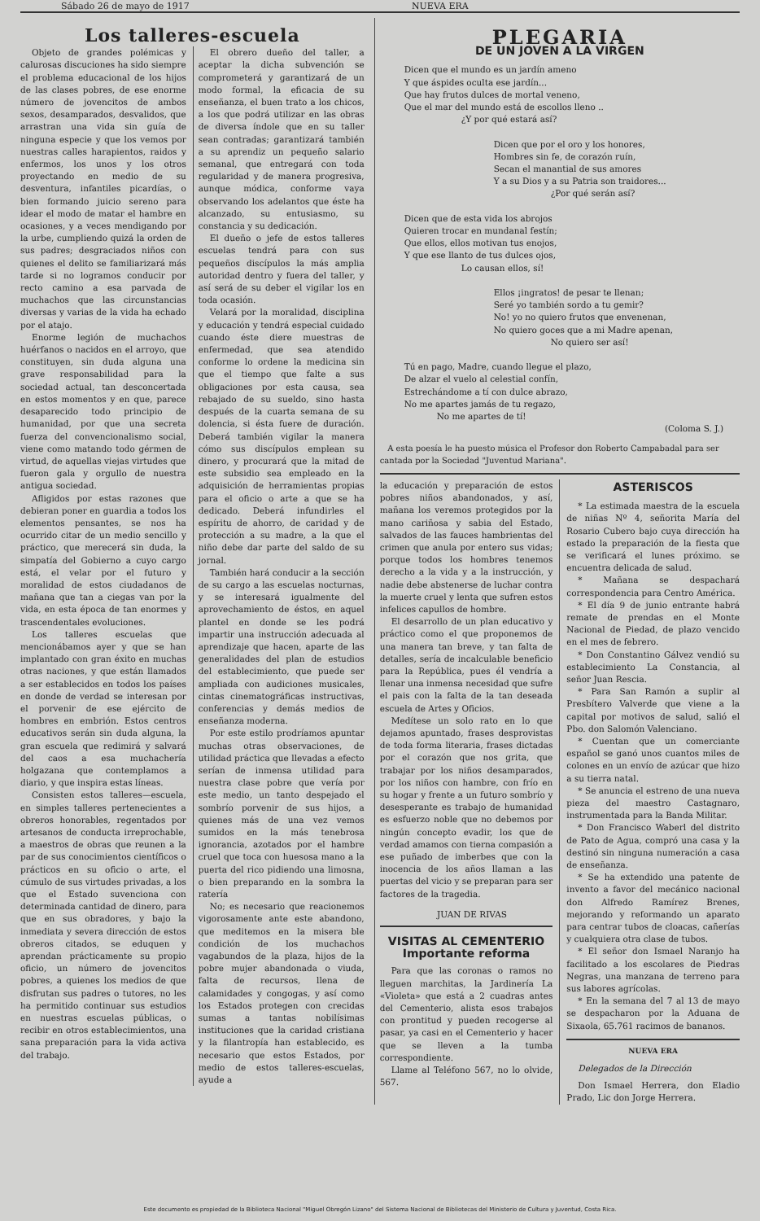Sábado 26 de mayo de 1917 NUEVA ERA
Los talleres-escuela
Objeto de grandes polémicas y calurosas discuciones ha sido siempre el problema educacional de los hijos de las clases pobres, de ese enorme número de jovencitos de ambos sexos, desamparados, desvalidos, que arrastran una vida sin guía de ninguna especie y que los vemos por nuestras calles harapientos, raidos y enfermos, los unos y los otros proyectando en medio de su desventura, infantiles picardías, o bien formando juicio sereno para idear el modo de matar el hambre en ocasiones, y a veces mendigando por la urbe, cumpliendo quizá la orden de sus padres; desgraciados niños con quienes el delito se familiarizará más tarde si no logramos conducir por recto camino a esa parvada de muchachos que las circunstancias diversas y varias de la vida ha echado por el atajo.
Enorme legión de muchachos huérfanos o nacidos en el arroyo, que constituyen, sin duda alguna una grave responsabilidad para la sociedad actual, tan desconcertada en estos momentos y en que, parece desaparecido todo principio de humanidad, por que una secreta fuerza del convencionalismo social, viene como matando todo gérmen de virtud, de aquellas viejas virtudes que fueron gala y orgullo de nuestra antigua sociedad.
Afligidos por estas razones que debieran poner en guardia a todos los elementos pensantes, se nos ha ocurrido citar de un medio sencillo y práctico, que merecerá sin duda, la simpatía del Gobierno a cuyo cargo está, el velar por el futuro y moralidad de estos ciudadanos de mañana que tan a ciegas van por la vida, en esta época de tan enormes y trascendentales evoluciones.
Los talleres escuelas que mencionábamos ayer y que se han implantado con gran éxito en muchas otras naciones, y que están llamados a ser establecidos en todos los países en donde de verdad se interesan por el porvenir de ese ejército de hombres en embrión. Estos centros educativos serán sin duda alguna, la gran escuela que redimirá y salvará del caos a esa muchachería holgazana que contemplamos a diario, y que inspira estas líneas.
Consisten estos talleres—escuela, en simples talleres pertenecientes a obreros honorables, regentados por artesanos de conducta irreprochable, a maestros de obras que reunen a la par de sus conocimientos científicos o prácticos en su oficio o arte, el cúmulo de sus virtudes privadas, a los que el Estado suvenciona con determinada cantidad de dinero, para que en sus obradores, y bajo la inmediata y severa dirección de estos obreros citados, se eduquen y aprendan prácticamente su propio oficio, un número de jovencitos pobres, a quienes los medios de que disfrutan sus padres o tutores, no les ha permitido continuar sus estudios en nuestras escuelas públicas, o recibir en otros establecimientos, una sana preparación para la vida activa del trabajo.
El obrero dueño del taller, a aceptar la dicha subvención se comprometerá y garantizará de un modo formal, la eficacia de su enseñanza, el buen trato a los chicos, a los que podrá utilizar en las obras de diversa índole que en su taller sean contradas; garantizará también a su aprendiz un pequeño salario semanal, que entregará con toda regularidad y de manera progresiva, aunque módica, conforme vaya observando los adelantos que éste ha alcanzado, su entusiasmo, su constancia y su dedicación.
El dueño o jefe de estos talleres escuelas tendrá para con sus pequeños discípulos la más amplia autoridad dentro y fuera del taller, y así será de su deber el vigilar los en toda ocasión.
Velará por la moralidad, disciplina y educación y tendrá especial cuidado cuando éste diere muestras de enfermedad, que sea atendido conforme lo ordene la medicina sin que el tiempo que falte a sus obligaciones por esta causa, sea rebajado de su sueldo, sino hasta después de la cuarta semana de su dolencia, si ésta fuere de duración. Deberá también vigilar la manera cómo sus discípulos emplean su dinero, y procurará que la mitad de este subsidio sea empleado en la adquisición de herramientas propias para el oficio o arte a que se ha dedicado. Deberá infundirles el espíritu de ahorro, de caridad y de protección a su madre, a la que el niño debe dar parte del saldo de su jornal.
También hará conducir a la sección de su cargo a las escuelas nocturnas, y se interesará igualmente del aprovechamiento de éstos, en aquel plantel en donde se les podrá impartir una instrucción adecuada al aprendizaje que hacen, aparte de las generalidades del plan de estudios del establecimiento, que puede ser ampliada con audiciones musicales, cintas cinematográficas instructivas, conferencias y demás medios de enseñanza moderna.
Por este estilo prodríamos apuntar muchas otras observaciones, de utilidad práctica que llevadas a efecto serían de inmensa utilidad para nuestra clase pobre que vería por este medio, un tanto despejado el sombrío porvenir de sus hijos, a quienes más de una vez vemos sumidos en la más tenebrosa ignorancia, azotados por el hambre cruel que toca con huesosa mano a la puerta del rico pidiendo una limosna, o bien preparando en la sombra la ratería
No; es necesario que reacionemos vigorosamente ante este abandono, que meditemos en la misera ble condición de los muchachos vagabundos de la plaza, hijos de la pobre mujer abandonada o viuda, falta de recursos, llena de calamidades y congogas, y así como los Estados protegen con crecidas sumas a tantas nobilísimas instituciones que la caridad cristiana y la filantropía han establecido, es necesario que estos Estados, por medio de estos talleres-escuelas, ayude a
PLEGARIA
DE UN JOVEN A LA VIRGEN
Dicen que el mundo es un jardín ameno
Y que áspides oculta ese jardín...
Que hay frutos dulces de mortal veneno,
Que el mar del mundo está de escollos lleno ..
¿Y por qué estará así?
Dicen que por el oro y los honores,
Hombres sin fe, de corazón ruín,
Secan el manantial de sus amores
Y a su Dios y a su Patria son traidores...
¿Por qué serán así?
Dicen que de esta vida los abrojos
Quieren trocar en mundanal festín;
Que ellos, ellos motivan tus enojos,
Y que ese llanto de tus dulces ojos,
Lo causan ellos, sí!
Ellos ¡ingratos! de pesar te llenan;
Seré yo también sordo a tu gemir?
No! yo no quiero frutos que envenenan,
No quiero goces que a mi Madre apenan,
No quiero ser así!
Tú en pago, Madre, cuando llegue el plazo,
De alzar el vuelo al celestial confín,
Estrechándome a tí con dulce abrazo,
No me apartes jamás de tu regazo,
No me apartes de tí!
(Coloma S. J.)
A esta poesía le ha puesto música el Profesor don Roberto Campabadal para ser cantada por la Sociedad "Juventud Mariana".
la educación y preparación de estos pobres niños abandonados, y así, mañana los veremos protegidos por la mano cariñosa y sabia del Estado, salvados de las fauces hambrientas del crimen que anula por entero sus vidas; porque todos los hombres tenemos derecho a la vida y a la instrucción, y nadie debe abstenerse de luchar contra la muerte cruel y lenta que sufren estos infelices capullos de hombre.
El desarrollo de un plan educativo y práctico como el que proponemos de una manera tan breve, y tan falta de detalles, sería de incalculable beneficio para la República, pues él vendría a llenar una inmensa necesidad que sufre el pais con la falta de la tan deseada escuela de Artes y Oficios.
Medítese un solo rato en lo que dejamos apuntado, frases desprovistas de toda forma literaria, frases dictadas por el corazón que nos grita, que trabajar por los niños desamparados, por los niños con hambre, con frío en su hogar y frente a un futuro sombrío y desesperante es trabajo de humanidad es esfuerzo noble que no debemos por ningún concepto evadir, los que de verdad amamos con tierna compasión a ese puñado de imberbes que con la inocencia de los años llaman a las puertas del vicio y se preparan para ser factores de la tragedia.
JUAN DE RIVAS
VISITAS AL CEMENTERIO
Importante reforma
Para que las coronas o ramos no lleguen marchitas, la Jardinería La «Violeta» que está a 2 cuadras antes del Cementerio, alista esos trabajos con prontitud y pueden recogerse al pasar, ya casi en el Cementerio y hacer que se lleven a la tumba correspondiente.
Llame al Teléfono 567, no lo olvide, 567.
ASTERISCOS
* La estimada maestra de la escuela de niñas Nº 4, señorita María del Rosario Cubero bajo cuya dirección ha estado la preparación de la fiesta que se verificará el lunes próximo. se encuentra delicada de salud.
* Mañana se despachará correspondencia para Centro América.
* El día 9 de junio entrante habrá remate de prendas en el Monte Nacional de Piedad, de plazo vencido en el mes de febrero.
* Don Constantino Gálvez vendió su establecimiento La Constancia, al señor Juan Rescia.
* Para San Ramón a suplir al Presbítero Valverde que viene a la capital por motivos de salud, salió el Pbo. don Salomón Valenciano.
* Cuentan que un comerciante español se ganó unos cuantos miles de colones en un envío de azúcar que hizo a su tierra natal.
* Se anuncia el estreno de una nueva pieza del maestro Castagnaro, instrumentada para la Banda Militar.
* Don Francisco Waberl del distrito de Pato de Agua, compró una casa y la destinó sin ninguna numeración a casa de enseñanza.
* Se ha extendido una patente de invento a favor del mecánico nacional don Alfredo Ramírez Brenes, mejorando y reformando un aparato para centrar tubos de cloacas, cañerías y cualquiera otra clase de tubos.
* El señor don Ismael Naranjo ha facilitado a los escolares de Piedras Negras, una manzana de terreno para sus labores agrícolas.
* En la semana del 7 al 13 de mayo se despacharon por la Aduana de Sixaola, 65.761 racimos de bananos.
NUEVA ERA
Delegados de la Dirección
Don Ismael Herrera, don Eladio Prado, Lic don Jorge Herrera.
Este documento es propiedad de la Biblioteca Nacional "Miguel Obregón Lizano" del Sistema Nacional de Bibliotecas del Ministerio de Cultura y Juventud, Costa Rica.